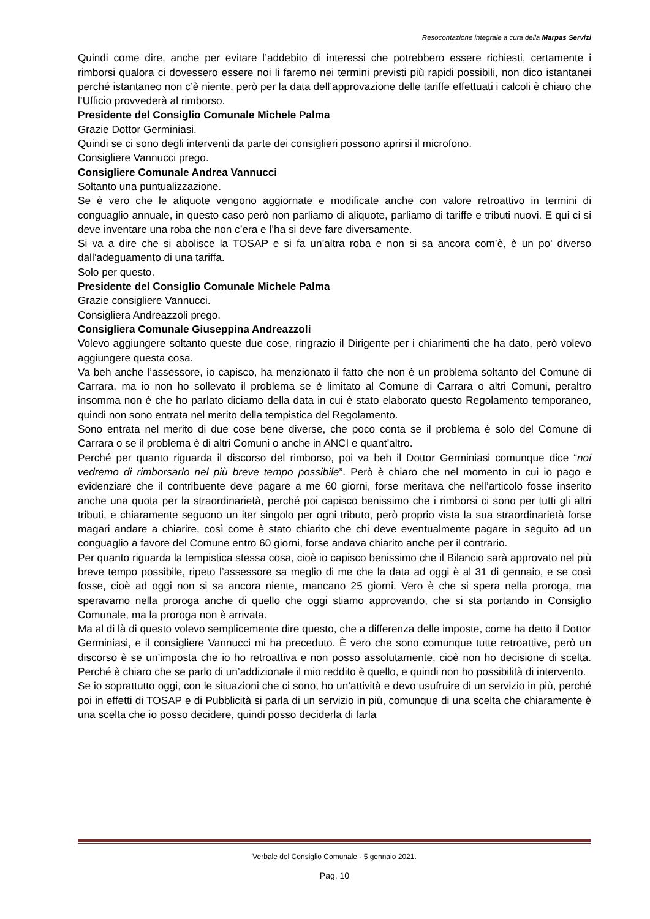Resocontazione integrale a cura della Marpas Servizi
Quindi come dire, anche per evitare l’addebito di interessi che potrebbero essere richiesti, certamente i rimborsi qualora ci dovessero essere noi li faremo nei termini previsti più rapidi possibili, non dico istantanei perché istantaneo non c’è niente, però per la data dell’approvazione delle tariffe effettuati i calcoli è chiaro che l’Ufficio provvederà al rimborso.
Presidente del Consiglio Comunale Michele Palma
Grazie Dottor Germiniasi.
Quindi se ci sono degli interventi da parte dei consiglieri possono aprirsi il microfono.
Consigliere Vannucci prego.
Consigliere Comunale Andrea Vannucci
Soltanto una puntualizzazione.
Se è vero che le aliquote vengono aggiornate e modificate anche con valore retroattivo in termini di conguaglio annuale, in questo caso però non parliamo di aliquote, parliamo di tariffe e tributi nuovi. E qui ci si deve inventare una roba che non c’era e l’ha si deve fare diversamente.
Si va a dire che si abolisce la TOSAP e si fa un’altra roba e non si sa ancora com’è, è un po' diverso dall’adeguamento di una tariffa.
Solo per questo.
Presidente del Consiglio Comunale Michele Palma
Grazie consigliere Vannucci.
Consigliera Andreazzoli prego.
Consigliera Comunale Giuseppina Andreazzoli
Volevo aggiungere soltanto queste due cose, ringrazio il Dirigente per i chiarimenti che ha dato, però volevo aggiungere questa cosa.
Va beh anche l’assessore, io capisco, ha menzionato il fatto che non è un problema soltanto del Comune di Carrara, ma io non ho sollevato il problema se è limitato al Comune di Carrara o altri Comuni, peraltro insomma non è che ho parlato diciamo della data in cui è stato elaborato questo Regolamento temporaneo, quindi non sono entrata nel merito della tempistica del Regolamento.
Sono entrata nel merito di due cose bene diverse, che poco conta se il problema è solo del Comune di Carrara o se il problema è di altri Comuni o anche in ANCI e quant’altro.
Perché per quanto riguarda il discorso del rimborso, poi va beh il Dottor Germiniasi comunque dice “noi vedremo di rimborsarlo nel più breve tempo possibile”. Però è chiaro che nel momento in cui io pago e evidenziare che il contribuente deve pagare a me 60 giorni, forse meritava che nell’articolo fosse inserito anche una quota per la straordinarietà, perché poi capisco benissimo che i rimborsi ci sono per tutti gli altri tributi, e chiaramente seguono un iter singolo per ogni tributo, però proprio vista la sua straordinarietà forse magari andare a chiarire, così come è stato chiarito che chi deve eventualmente pagare in seguito ad un conguaglio a favore del Comune entro 60 giorni, forse andava chiarito anche per il contrario.
Per quanto riguarda la tempistica stessa cosa, cioè io capisco benissimo che il Bilancio sarà approvato nel più breve tempo possibile, ripeto l’assessore sa meglio di me che la data ad oggi è al 31 di gennaio, e se così fosse, cioè ad oggi non si sa ancora niente, mancano 25 giorni. Vero è che si spera nella proroga, ma speravamo nella proroga anche di quello che oggi stiamo approvando, che si sta portando in Consiglio Comunale, ma la proroga non è arrivata.
Ma al di là di questo volevo semplicemente dire questo, che a differenza delle imposte, come ha detto il Dottor Germiniasi, e il consigliere Vannucci mi ha preceduto. È vero che sono comunque tutte retroattive, però un discorso è se un’imposta che io ho retroattiva e non posso assolutamente, cioè non ho decisione di scelta. Perché è chiaro che se parlo di un’addizionale il mio reddito è quello, e quindi non ho possibilità di intervento.
Se io soprattutto oggi, con le situazioni che ci sono, ho un’attività e devo usufruire di un servizio in più, perché poi in effetti di TOSAP e di Pubblicità si parla di un servizio in più, comunque di una scelta che chiaramente è una scelta che io posso decidere, quindi posso deciderla di farla
Verbale del Consiglio Comunale - 5 gennaio 2021.
Pag. 10